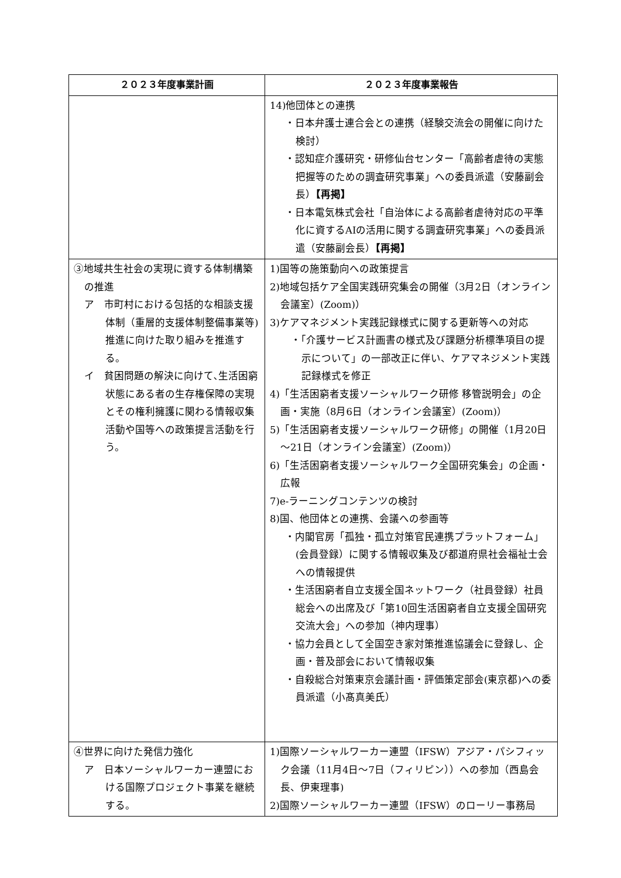| ２０２３年度事業計画 | ２０２３年度事業報告 |
| --- | --- |
| | 14)他団体との連携 ・日本弁護士連合会との連携（経験交流会の開催に向けた検討） ・認知症介護研究・研修仙台センター「高齢者虐待の実態把握等のための調査研究事業」への委員派遣（安藤副会長） 【再掲】 ・日本電気株式会社「自治体による高齢者虐待対応の平準化に資するAIの活用に関する調査研究事業」への委員派遣（安藤副会長） 【再掲】 |
| ③地域共生社会の実現に資する体制構築の推進 ア 市町村における包括的な相談支援体制（重層的支援体制整備事業等)推進に向けた取り組みを推進する。 イ 貧困問題の解決に向けて､生活困窮状態にある者の生存権保障の実現とその権利擁護に関わる情報収集活動や国等への政策提言活動を行う。 | 1)国等の施策動向への政策提言 2)地域包括ケア全国実践研究集会の開催（3月2日（オンライン会議室）(Zoom)） 3)ケアマネジメント実践記録様式に関する更新等への対応 ・「介護サービス計画書の様式及び課題分析標準項目の提示について」の一部改正に伴い、ケアマネジメント実践記録様式を修正 4)「生活困窮者支援ソーシャルワーク研修 移管説明会」の企画・実施（8月6日（オンライン会議室）(Zoom)） 5)「生活困窮者支援ソーシャルワーク研修」の開催（1月20日～21日（オンライン会議室）(Zoom)） 6)「生活困窮者支援ソーシャルワーク全国研究集会」の企画・広報 7)e-ラーニングコンテンツの検討 8)国、他団体との連携、会議への参画等 ・内閣官房「孤独・孤立対策官民連携プラットフォーム」(会員登録）に関する情報収集及び都道府県社会福祉士会への情報提供 ・生活困窮者自立支援全国ネットワーク（社員登録）社員総会への出席及び「第10回生活困窮者自立支援全国研究交流大会」への参加（神内理事） ・協力会員として全国空き家対策推進協議会に登録し、企画・普及部会において情報収集 ・自殺総合対策東京会議計画・評価策定部会(東京都)への委員派遣（小髙真美氏） |
| ④世界に向けた発信力強化 ア 日本ソーシャルワーカー連盟における国際プロジェクト事業を継続する。 | 1)国際ソーシャルワーカー連盟（IFSW）アジア・パシフィック会議（11月4日～7日（フィリピン））への参加（西島会長、伊東理事) 2)国際ソーシャルワーカー連盟（IFSW）のローリー事務局 |